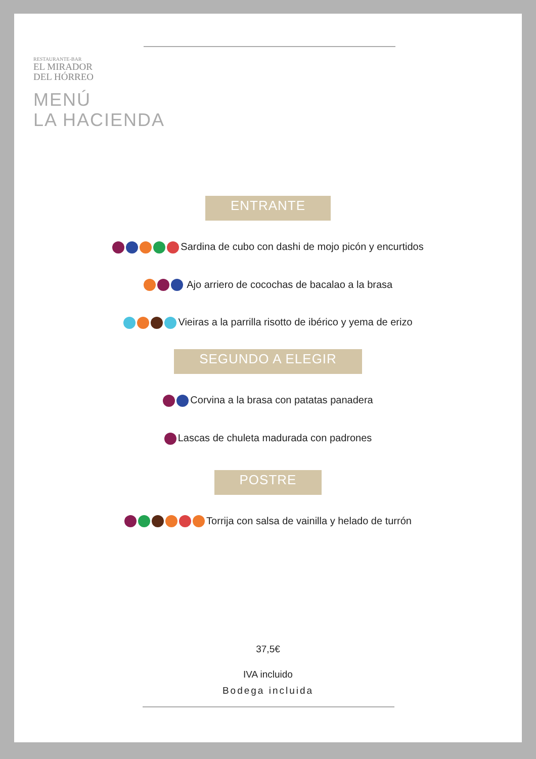RESTAURANTE-BAR
EL MIRADOR
DEL HÓRREO
MENÚ
LA HACIENDA
ENTRANTE
Sardina de cubo con dashi de mojo picón y encurtidos
Ajo arriero de cocochas de bacalao a la brasa
Vieiras a la parrilla risotto de ibérico y yema de erizo
SEGUNDO A ELEGIR
Corvina a la brasa con patatas panadera
Lascas de chuleta madurada con padrones
POSTRE
Torrija con salsa de vainilla y helado de turrón
37,5€
IVA incluido
Bodega incluida